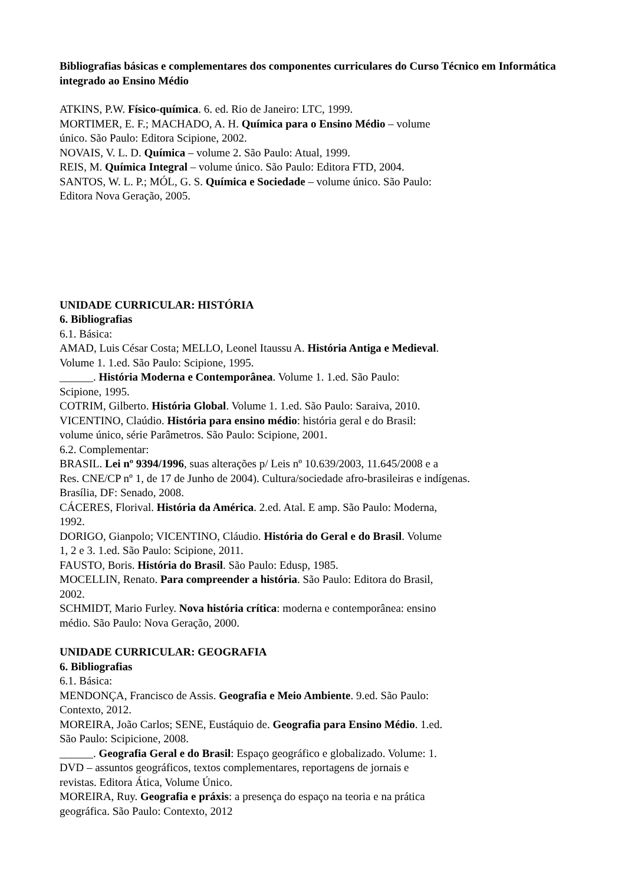Bibliografias básicas e complementares dos componentes curriculares do Curso Técnico em Informática integrado ao Ensino Médio
ATKINS, P.W. Físico-química. 6. ed. Rio de Janeiro: LTC, 1999.
MORTIMER, E. F.; MACHADO, A. H. Química para o Ensino Médio – volume
único. São Paulo: Editora Scipione, 2002.
NOVAIS, V. L. D. Química – volume 2. São Paulo: Atual, 1999.
REIS, M. Química Integral – volume único. São Paulo: Editora FTD, 2004.
SANTOS, W. L. P.; MÓL, G. S. Química e Sociedade – volume único. São Paulo:
Editora Nova Geração, 2005.
UNIDADE CURRICULAR: HISTÓRIA
6. Bibliografias
6.1. Básica:
AMAD, Luis César Costa; MELLO, Leonel Itaussu A. História Antiga e Medieval.
Volume 1. 1.ed. São Paulo: Scipione, 1995.
______. História Moderna e Contemporânea. Volume 1. 1.ed. São Paulo:
Scipione, 1995.
COTRIM, Gilberto. História Global. Volume 1. 1.ed. São Paulo: Saraiva, 2010.
VICENTINO, Claúdio. História para ensino médio: história geral e do Brasil:
volume único, série Parâmetros. São Paulo: Scipione, 2001.
6.2. Complementar:
BRASIL. Lei nº 9394/1996, suas alterações p/ Leis nº 10.639/2003, 11.645/2008 e a
Res. CNE/CP nº 1, de 17 de Junho de 2004). Cultura/sociedade afro-brasileiras e indígenas.
Brasília, DF: Senado, 2008.
CÁCERES, Florival. História da América. 2.ed. Atal. E amp. São Paulo: Moderna,
1992.
DORIGO, Gianpolo; VICENTINO, Cláudio. História do Geral e do Brasil. Volume
1, 2 e 3. 1.ed. São Paulo: Scipione, 2011.
FAUSTO, Boris. História do Brasil. São Paulo: Edusp, 1985.
MOCELLIN, Renato. Para compreender a história. São Paulo: Editora do Brasil,
2002.
SCHMIDT, Mario Furley. Nova história crítica: moderna e contemporânea: ensino
médio. São Paulo: Nova Geração, 2000.
UNIDADE CURRICULAR: GEOGRAFIA
6. Bibliografias
6.1. Básica:
MENDONÇA, Francisco de Assis. Geografia e Meio Ambiente. 9.ed. São Paulo:
Contexto, 2012.
MOREIRA, João Carlos; SENE, Eustáquio de. Geografia para Ensino Médio. 1.ed.
São Paulo: Scipicione, 2008.
______. Geografia Geral e do Brasil: Espaço geográfico e globalizado. Volume: 1.
DVD – assuntos geográficos, textos complementares, reportagens de jornais e
revistas. Editora Ática, Volume Único.
MOREIRA, Ruy. Geografia e práxis: a presença do espaço na teoria e na prática
geográfica. São Paulo: Contexto, 2012